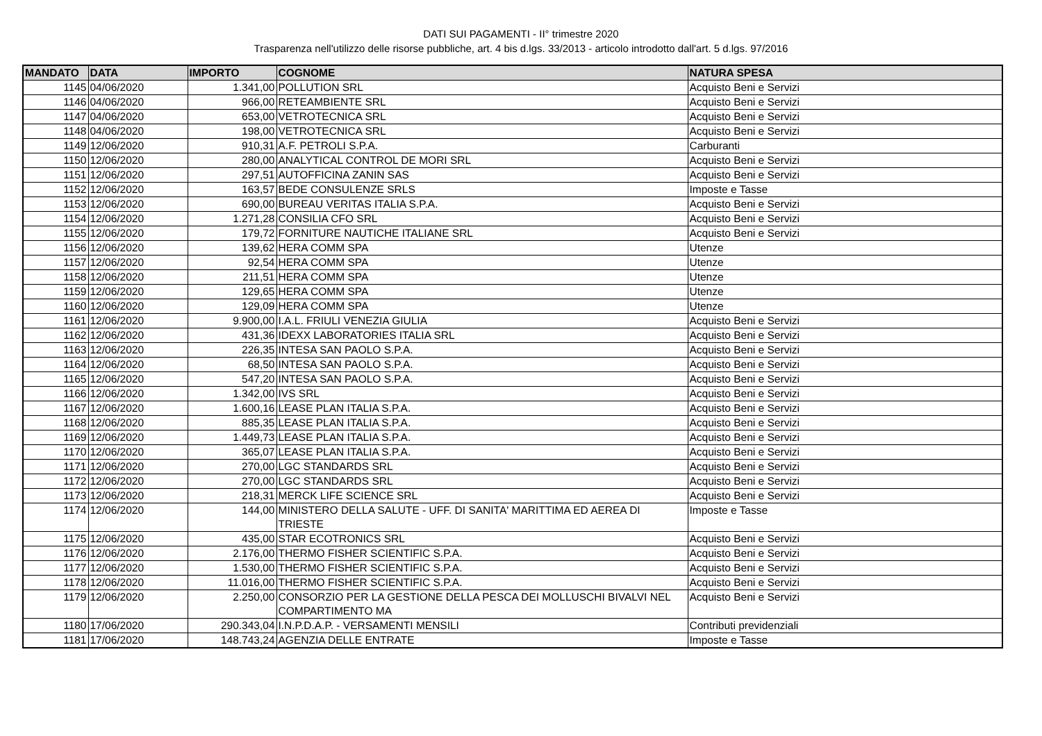DATI SUI PAGAMENTI - II° trimestre 2020
Trasparenza nell'utilizzo delle risorse pubbliche, art. 4 bis d.lgs. 33/2013 - articolo introdotto dall'art. 5 d.lgs. 97/2016
| MANDATO | DATA | IMPORTO | COGNOME | NATURA SPESA |
| --- | --- | --- | --- | --- |
| 1145 | 04/06/2020 | 1.341,00 | POLLUTION SRL | Acquisto Beni e Servizi |
| 1146 | 04/06/2020 | 966,00 | RETEAMBIENTE SRL | Acquisto Beni e Servizi |
| 1147 | 04/06/2020 | 653,00 | VETROTECNICA SRL | Acquisto Beni e Servizi |
| 1148 | 04/06/2020 | 198,00 | VETROTECNICA SRL | Acquisto Beni e Servizi |
| 1149 | 12/06/2020 | 910,31 | A.F. PETROLI S.P.A. | Carburanti |
| 1150 | 12/06/2020 | 280,00 | ANALYTICAL CONTROL DE MORI SRL | Acquisto Beni e Servizi |
| 1151 | 12/06/2020 | 297,51 | AUTOFFICINA ZANIN SAS | Acquisto Beni e Servizi |
| 1152 | 12/06/2020 | 163,57 | BEDE CONSULENZE SRLS | Imposte e Tasse |
| 1153 | 12/06/2020 | 690,00 | BUREAU VERITAS ITALIA S.P.A. | Acquisto Beni e Servizi |
| 1154 | 12/06/2020 | 1.271,28 | CONSILIA CFO SRL | Acquisto Beni e Servizi |
| 1155 | 12/06/2020 | 179,72 | FORNITURE NAUTICHE ITALIANE SRL | Acquisto Beni e Servizi |
| 1156 | 12/06/2020 | 139,62 | HERA COMM SPA | Utenze |
| 1157 | 12/06/2020 | 92,54 | HERA COMM SPA | Utenze |
| 1158 | 12/06/2020 | 211,51 | HERA COMM SPA | Utenze |
| 1159 | 12/06/2020 | 129,65 | HERA COMM SPA | Utenze |
| 1160 | 12/06/2020 | 129,09 | HERA COMM SPA | Utenze |
| 1161 | 12/06/2020 | 9.900,00 | I.A.L. FRIULI VENEZIA GIULIA | Acquisto Beni e Servizi |
| 1162 | 12/06/2020 | 431,36 | IDEXX LABORATORIES ITALIA SRL | Acquisto Beni e Servizi |
| 1163 | 12/06/2020 | 226,35 | INTESA SAN PAOLO S.P.A. | Acquisto Beni e Servizi |
| 1164 | 12/06/2020 | 68,50 | INTESA SAN PAOLO S.P.A. | Acquisto Beni e Servizi |
| 1165 | 12/06/2020 | 547,20 | INTESA SAN PAOLO S.P.A. | Acquisto Beni e Servizi |
| 1166 | 12/06/2020 | 1.342,00 | IVS SRL | Acquisto Beni e Servizi |
| 1167 | 12/06/2020 | 1.600,16 | LEASE PLAN ITALIA S.P.A. | Acquisto Beni e Servizi |
| 1168 | 12/06/2020 | 885,35 | LEASE PLAN ITALIA S.P.A. | Acquisto Beni e Servizi |
| 1169 | 12/06/2020 | 1.449,73 | LEASE PLAN ITALIA S.P.A. | Acquisto Beni e Servizi |
| 1170 | 12/06/2020 | 365,07 | LEASE PLAN ITALIA S.P.A. | Acquisto Beni e Servizi |
| 1171 | 12/06/2020 | 270,00 | LGC STANDARDS SRL | Acquisto Beni e Servizi |
| 1172 | 12/06/2020 | 270,00 | LGC STANDARDS SRL | Acquisto Beni e Servizi |
| 1173 | 12/06/2020 | 218,31 | MERCK LIFE SCIENCE SRL | Acquisto Beni e Servizi |
| 1174 | 12/06/2020 | 144,00 | MINISTERO DELLA SALUTE - UFF. DI SANITA' MARITTIMA ED AEREA DI TRIESTE | Imposte e Tasse |
| 1175 | 12/06/2020 | 435,00 | STAR ECOTRONICS SRL | Acquisto Beni e Servizi |
| 1176 | 12/06/2020 | 2.176,00 | THERMO FISHER SCIENTIFIC S.P.A. | Acquisto Beni e Servizi |
| 1177 | 12/06/2020 | 1.530,00 | THERMO FISHER SCIENTIFIC S.P.A. | Acquisto Beni e Servizi |
| 1178 | 12/06/2020 | 11.016,00 | THERMO FISHER SCIENTIFIC S.P.A. | Acquisto Beni e Servizi |
| 1179 | 12/06/2020 | 2.250,00 | CONSORZIO PER LA GESTIONE DELLA PESCA DEI MOLLUSCHI BIVALVI NEL COMPARTIMENTO MA | Acquisto Beni e Servizi |
| 1180 | 17/06/2020 | 290.343,04 | I.N.P.D.A.P. - VERSAMENTI MENSILI | Contributi previdenziali |
| 1181 | 17/06/2020 | 148.743,24 | AGENZIA DELLE ENTRATE | Imposte e Tasse |